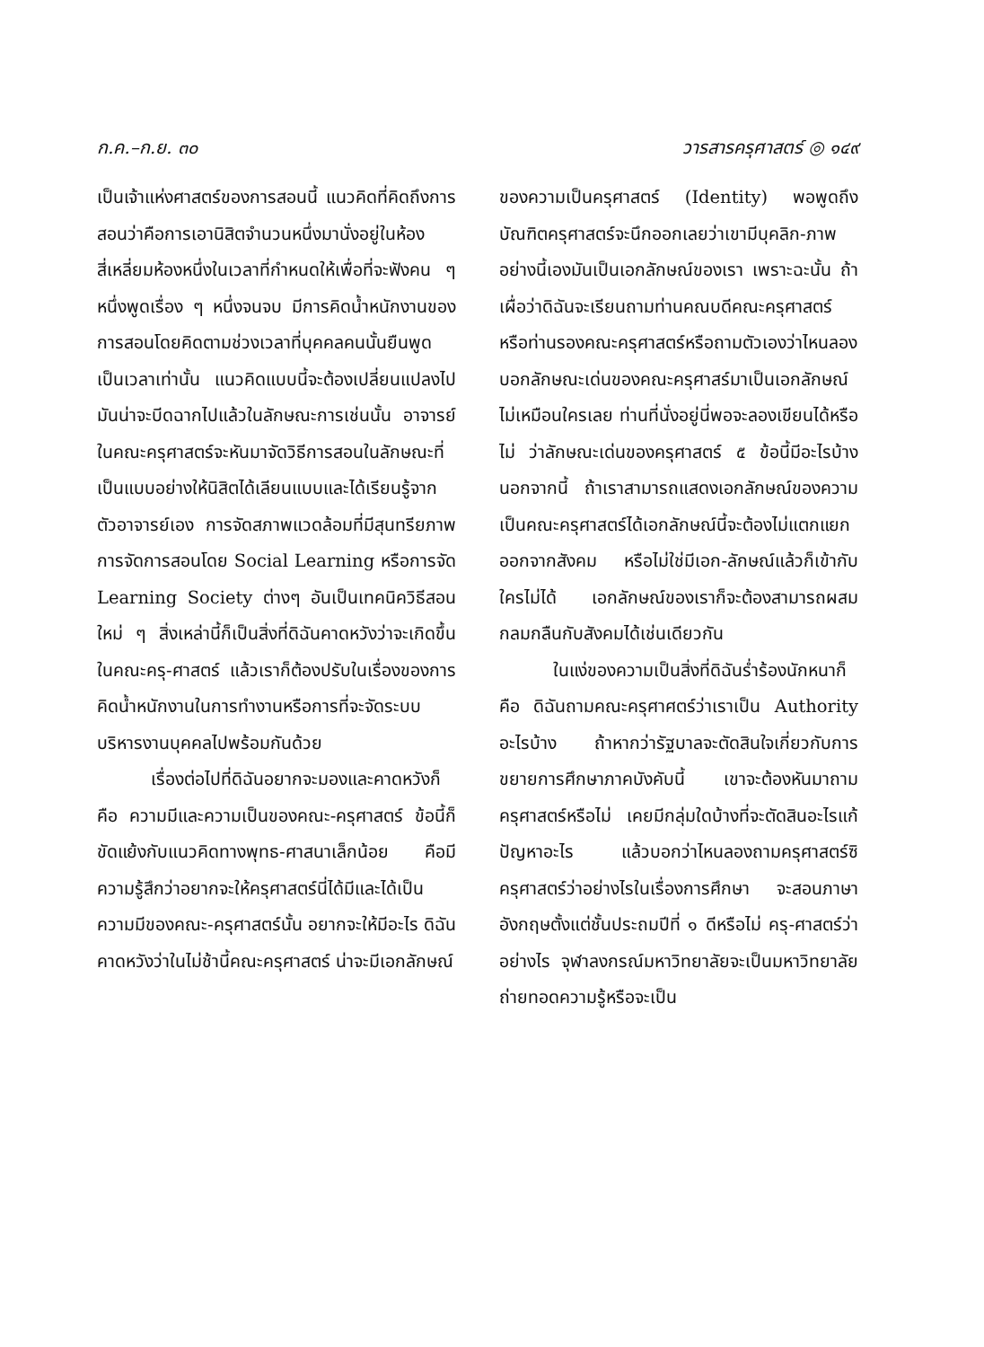ก.ค.–ก.ย. ๓๐ วารสารครุศาสตร์ ◎ ๑๔๙
เป็นเจ้าแห่งศาสตร์ของการสอนนี้ แนวคิดที่คิดถึงการสอนว่าคือการเอานิสิตจำนวนหนึ่งมานั่งอยู่ในห้องสี่เหลี่ยมห้องหนึ่งในเวลาที่กำหนดให้เพื่อที่จะฟังคน ๆ หนึ่งพูดเรื่อง ๆ หนึ่งจนจบ มีการคิดน้ำหนักงานของการสอนโดยคิดตามช่วงเวลาที่บุคคลคนนั้นยืนพูดเป็นเวลาเท่านั้น แนวคิดแบบนี้จะต้องเปลี่ยนแปลงไป มันน่าจะบีดฉากไปแล้วในลักษณะการเช่นนั้น อาจารย์ในคณะครุศาสตร์จะหันมาจัดวิธีการสอนในลักษณะที่เป็นแบบอย่างให้นิสิตได้เลียนแบบและได้เรียนรู้จากตัวอาจารย์เอง การจัดสภาพแวดล้อมที่มีสุนทรียภาพการจัดการสอนโดย Social Learning หรือการจัด Learning Society ต่างๆ อันเป็นเทคนิควิธีสอนใหม่ ๆ สิ่งเหล่านี้ก็เป็นสิ่งที่ดิฉันคาดหวังว่าจะเกิดขึ้นในคณะครุ-ศาสตร์ แล้วเราก็ต้องปรับในเรื่องของการคิดน้ำหนักงานในการทำงานหรือการที่จะจัดระบบบริหารงานบุคคลไปพร้อมกันด้วย
เรื่องต่อไปที่ดิฉันอยากจะมองและคาดหวังก็คือ ความมีและความเป็นของคณะ-ครุศาสตร์ ข้อนี้ก็ขัดแย้งกับแนวคิดทางพุทธ-ศาสนาเล็กน้อย คือมีความรู้สึกว่าอยากจะให้ครุศาสตร์นี่ได้มีและได้เป็น ความมีของคณะ-ครุศาสตร์นั้น อยากจะให้มีอะไร ดิฉันคาดหวังว่าในไม่ช้านี้คณะครุศาสตร์ น่าจะมีเอกลักษณ์
ของความเป็นครุศาสตร์ (Identity) พอพูดถึงบัณฑิตครุศาสตร์จะนึกออกเลยว่าเขามีบุคลิก-ภาพอย่างนี้เองมันเป็นเอกลักษณ์ของเรา เพราะฉะนั้น ถ้าเผื่อว่าดิฉันจะเรียนถามท่านคณบดีคณะครุศาสตร์หรือท่านรองคณะครุศาสตร์หรือถามตัวเองว่าไหนลองบอกลักษณะเด่นของคณะครุศาสร์มาเป็นเอกลักษณ์ไม่เหมือนใครเลย ท่านที่นั่งอยู่นี่พอจะลองเขียนได้หรือไม่ ว่าลักษณะเด่นของครุศาสตร์ ๕ ข้อนี้มีอะไรบ้าง นอกจากนี้ ถ้าเราสามารถแสดงเอกลักษณ์ของความเป็นคณะครุศาสตร์ได้เอกลักษณ์นี้จะต้องไม่แตกแยกออกจากสังคม หรือไม่ใช่มีเอก-ลักษณ์แล้วก็เข้ากับใครไม่ได้ เอกลักษณ์ของเราก็จะต้องสามารถผสมกลมกลืนกับสังคมได้เช่นเดียวกัน
ในแง่ของความเป็นสิ่งที่ดิฉันร่ำร้องนักหนาก็คือ ดิฉันถามคณะครุศาศตร์ว่าเราเป็น Authority อะไรบ้าง ถ้าหากว่ารัฐบาลจะตัดสินใจเกี่ยวกับการขยายการศึกษาภาคบังคับนี้ เขาจะต้องหันมาถามครุศาสตร์หรือไม่ เคยมีกลุ่มใดบ้างที่จะตัดสินอะไรแก้ปัญหาอะไร แล้วบอกว่าไหนลองถามครุศาสตร์ซิ ครุศาสตร์ว่าอย่างไรในเรื่องการศึกษา จะสอนภาษาอังกฤษตั้งแต่ชั้นประถมปีที่ ๑ ดีหรือไม่ ครุ-ศาสตร์ว่าอย่างไร จุฬาลงกรณ์มหาวิทยาลัยจะเป็นมหาวิทยาลัยถ่ายทอดความรู้หรือจะเป็น